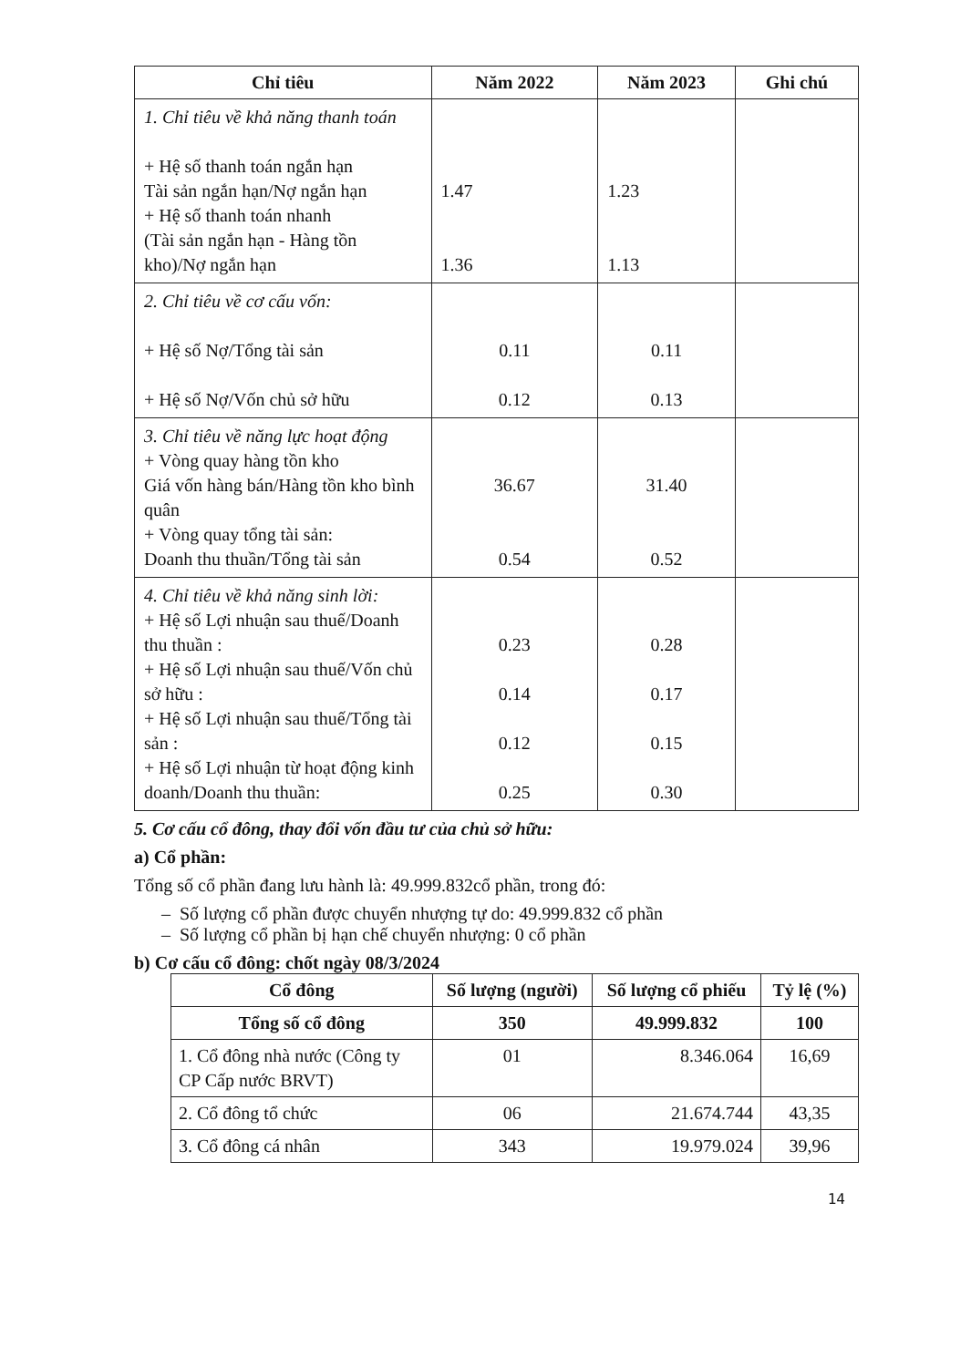| Chỉ tiêu | Năm 2022 | Năm 2023 | Ghi chú |
| --- | --- | --- | --- |
| 1. Chỉ tiêu về khả năng thanh toán + Hệ số thanh toán ngắn hạn Tài sản ngắn hạn/Nợ ngắn hạn + Hệ số thanh toán nhanh (Tài sản ngắn hạn - Hàng tồn kho)/Nợ ngắn hạn | 1.47 1.36 | 1.23 1.13 | |
| 2. Chỉ tiêu về cơ cấu vốn: + Hệ số Nợ/Tổng tài sản + Hệ số Nợ/Vốn chủ sở hữu | 0.11 0.12 | 0.11 0.13 | |
| 3. Chỉ tiêu về năng lực hoạt động + Vòng quay hàng tồn kho Giá vốn hàng bán/Hàng tồn kho bình quân + Vòng quay tổng tài sản: Doanh thu thuần/Tổng tài sản | 36.67 0.54 | 31.40 0.52 | |
| 4. Chỉ tiêu về khả năng sinh lời: + Hệ số Lợi nhuận sau thuế/Doanh thu thuần : + Hệ số Lợi nhuận sau thuế/Vốn chủ sở hữu : + Hệ số Lợi nhuận sau thuế/Tổng tài sản : + Hệ số Lợi nhuận từ hoạt động kinh doanh/Doanh thu thuần: | 0.23 0.14 0.12 0.25 | 0.28 0.17 0.15 0.30 | |
5. Cơ cấu cổ đông, thay đổi vốn đầu tư của chủ sở hữu:
a) Cổ phần:
Tổng số cổ phần đang lưu hành là: 49.999.832cổ phần, trong đó:
– Số lượng cổ phần được chuyển nhượng tự do: 49.999.832 cổ phần
– Số lượng cổ phần bị hạn chế chuyển nhượng: 0 cổ phần
b) Cơ cấu cổ đông: chốt ngày 08/3/2024
| Cổ đông | Số lượng (người) | Số lượng cổ phiếu | Tỷ lệ (%) |
| --- | --- | --- | --- |
| Tổng số cổ đông | 350 | 49.999.832 | 100 |
| 1. Cổ đông nhà nước (Công ty CP Cấp nước BRVT) | 01 | 8.346.064 | 16,69 |
| 2. Cổ đông tổ chức | 06 | 21.674.744 | 43,35 |
| 3. Cổ đông cá nhân | 343 | 19.979.024 | 39,96 |
14